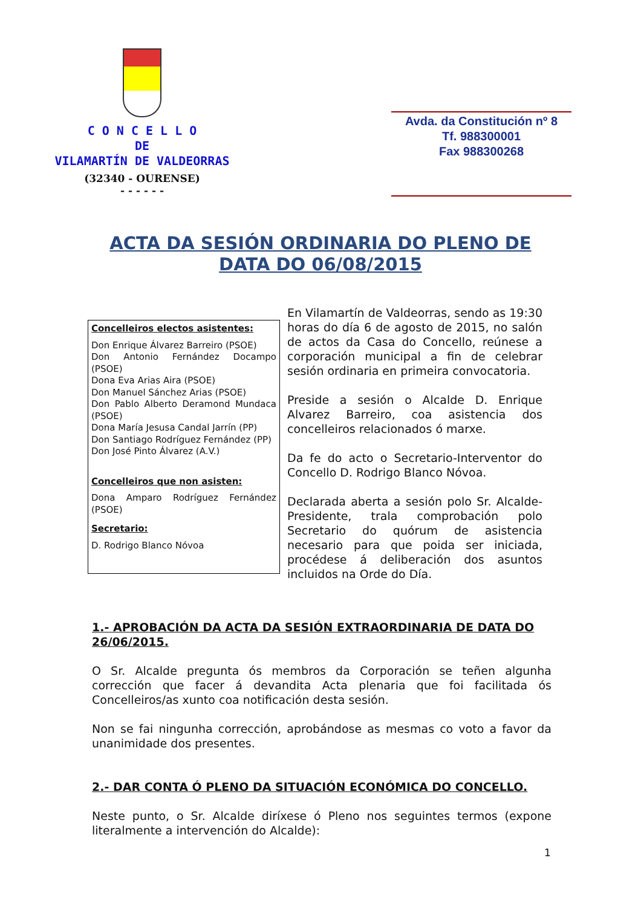C O N C E L L O
DE
VILAMARTÍN DE VALDEORRAS
(32340 - OURENSE)
- - - - - -
Avda. da Constitución nº 8
Tf. 988300001
Fax 988300268
ACTA DA SESIÓN ORDINARIA DO PLENO DE
DATA DO 06/08/2015
Concelleiros electos asistentes:
Don Enrique Álvarez Barreiro (PSOE)
Don Antonio Fernández Docampo (PSOE)
Dona Eva Arias Aira (PSOE)
Don Manuel Sánchez Arias (PSOE)
Don Pablo Alberto Deramond Mundaca (PSOE)
Dona María Jesusa Candal Jarrín (PP)
Don Santiago Rodríguez Fernández (PP)
Don José Pinto Álvarez (A.V.)
Concelleiros que non asisten:
Dona Amparo Rodríguez Fernández (PSOE)
Secretario:
D. Rodrigo Blanco Nóvoa
En Vilamartín de Valdeorras, sendo as 19:30 horas do día 6 de agosto de 2015, no salón de actos da Casa do Concello, reúnese a corporación municipal a fin de celebrar sesión ordinaria en primeira convocatoria.
Preside a sesión o Alcalde D. Enrique Alvarez Barreiro, coa asistencia dos concelleiros relacionados ó marxe.
Da fe do acto o Secretario-Interventor do Concello D. Rodrigo Blanco Nóvoa.
Declarada aberta a sesión polo Sr. Alcalde-Presidente, trala comprobación polo Secretario do quórum de asistencia necesario para que poida ser iniciada, procédese á deliberación dos asuntos incluidos na Orde do Día.
1.- APROBACIÓN DA ACTA DA SESIÓN EXTRAORDINARIA DE DATA DO 26/06/2015.
O Sr. Alcalde pregunta ós membros da Corporación se teñen algunha corrección que facer á devandita Acta plenaria que foi facilitada ós Concelleiros/as xunto coa notificación desta sesión.
Non se fai ningunha corrección, aprobándose as mesmas co voto a favor da unanimidade dos presentes.
2.- DAR CONTA Ó PLENO DA SITUACIÓN ECONÓMICA DO CONCELLO.
Neste punto, o Sr. Alcalde diríxese ó Pleno nos seguintes termos (expone literalmente a intervención do Alcalde):
1